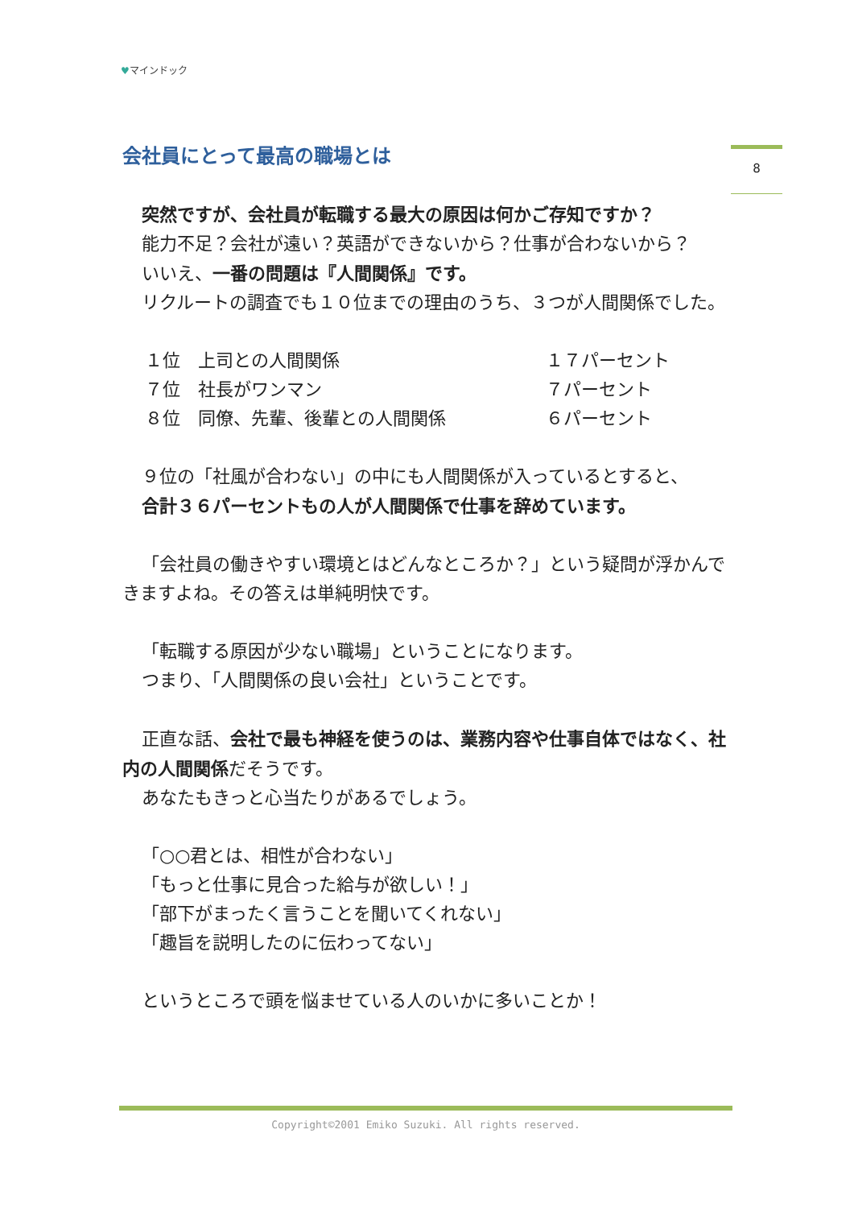♥マインドック
8
会社員にとって最高の職場とは
突然ですが、会社員が転職する最大の原因は何かご存知ですか？
能力不足？会社が遠い？英語ができないから？仕事が合わないから？
いいえ、一番の問題は『人間関係』です。
リクルートの調査でも１０位までの理由のうち、３つが人間関係でした。
１位　上司との人間関係 １７パーセント
７位　社長がワンマン ７パーセント
８位　同僚、先輩、後輩との人間関係 ６パーセント
９位の「社風が合わない」の中にも人間関係が入っているとすると、
合計３６パーセントもの人が人間関係で仕事を辞めています。
「会社員の働きやすい環境とはどんなところか？」という疑問が浮かんできますよね。その答えは単純明快です。
「転職する原因が少ない職場」ということになります。
つまり、「人間関係の良い会社」ということです。
正直な話、会社で最も神経を使うのは、業務内容や仕事自体ではなく、社内の人間関係だそうです。
あなたもきっと心当たりがあるでしょう。
「○○君とは、相性が合わない」
「もっと仕事に見合った給与が欲しい！」
「部下がまったく言うことを聞いてくれない」
「趣旨を説明したのに伝わってない」
というところで頭を悩ませている人のいかに多いことか！
Copyright©2001 Emiko Suzuki. All rights reserved.